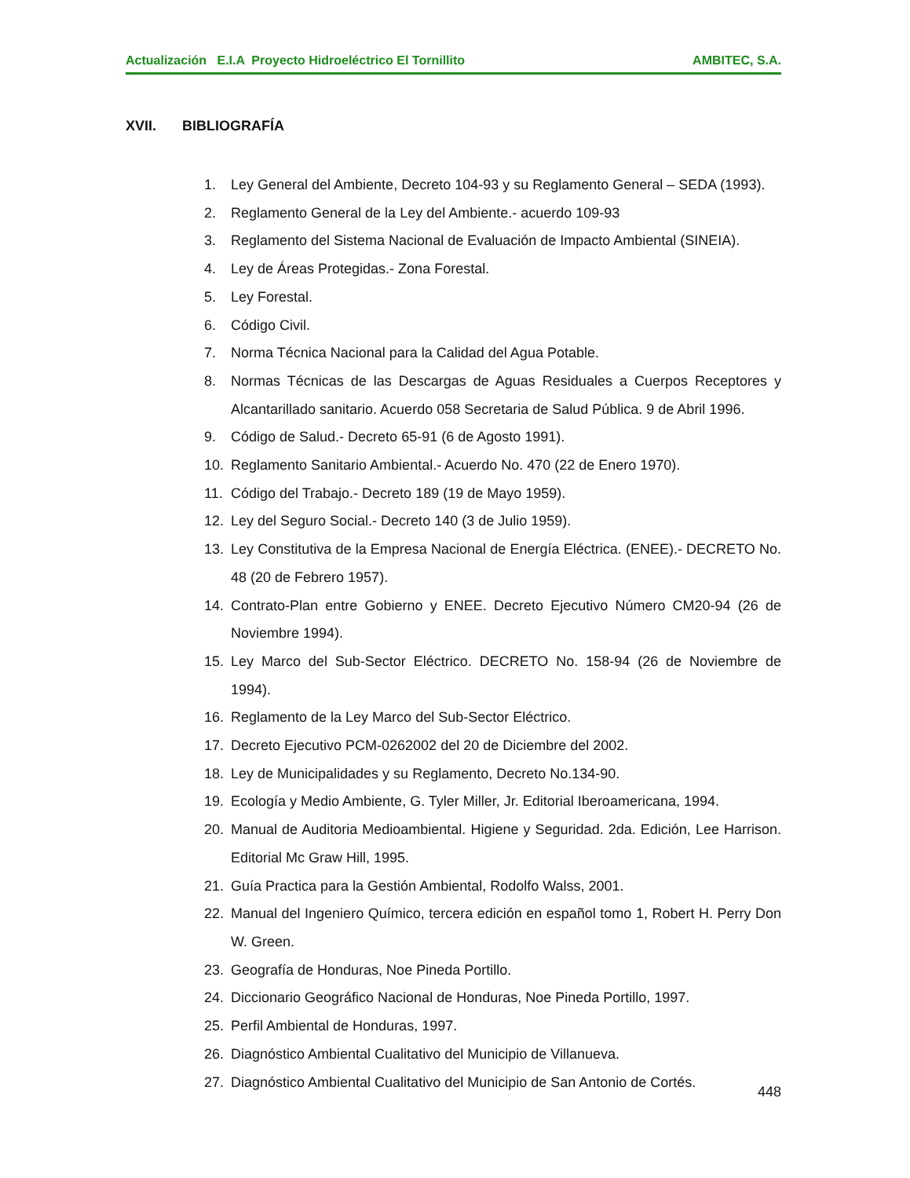Actualización E.I.A Proyecto Hidroeléctrico El Tornillito AMBITEC, S.A.
XVII. BIBLIOGRAFÍA
1. Ley General del Ambiente, Decreto 104-93 y su Reglamento General – SEDA (1993).
2. Reglamento General de la Ley del Ambiente.- acuerdo 109-93
3. Reglamento del Sistema Nacional de Evaluación de Impacto Ambiental (SINEIA).
4. Ley de Áreas Protegidas.- Zona Forestal.
5. Ley Forestal.
6. Código Civil.
7. Norma Técnica Nacional para la Calidad del Agua Potable.
8. Normas Técnicas de las Descargas de Aguas Residuales a Cuerpos Receptores y Alcantarillado sanitario. Acuerdo 058 Secretaria de Salud Pública. 9 de Abril 1996.
9. Código de Salud.- Decreto 65-91 (6 de Agosto 1991).
10. Reglamento Sanitario Ambiental.- Acuerdo No. 470 (22 de Enero 1970).
11. Código del Trabajo.- Decreto 189 (19 de Mayo 1959).
12. Ley del Seguro Social.- Decreto 140 (3 de Julio 1959).
13. Ley Constitutiva de la Empresa Nacional de Energía Eléctrica. (ENEE).- DECRETO No. 48 (20 de Febrero 1957).
14. Contrato-Plan entre Gobierno y ENEE. Decreto Ejecutivo Número CM20-94 (26 de Noviembre 1994).
15. Ley Marco del Sub-Sector Eléctrico. DECRETO No. 158-94 (26 de Noviembre de 1994).
16. Reglamento de la Ley Marco del Sub-Sector Eléctrico.
17. Decreto Ejecutivo PCM-0262002 del 20 de Diciembre del 2002.
18. Ley de Municipalidades y su Reglamento, Decreto No.134-90.
19. Ecología y Medio Ambiente, G. Tyler Miller, Jr. Editorial Iberoamericana, 1994.
20. Manual de Auditoria Medioambiental. Higiene y Seguridad. 2da. Edición, Lee Harrison. Editorial Mc Graw Hill, 1995.
21. Guía Practica para la Gestión Ambiental, Rodolfo Walss, 2001.
22. Manual del Ingeniero Químico, tercera edición en español tomo 1, Robert H. Perry Don W. Green.
23. Geografía de Honduras, Noe Pineda Portillo.
24. Diccionario Geográfico Nacional de Honduras, Noe Pineda Portillo, 1997.
25. Perfil Ambiental de Honduras, 1997.
26. Diagnóstico Ambiental Cualitativo del Municipio de Villanueva.
27. Diagnóstico Ambiental Cualitativo del Municipio de San Antonio de Cortés.
448